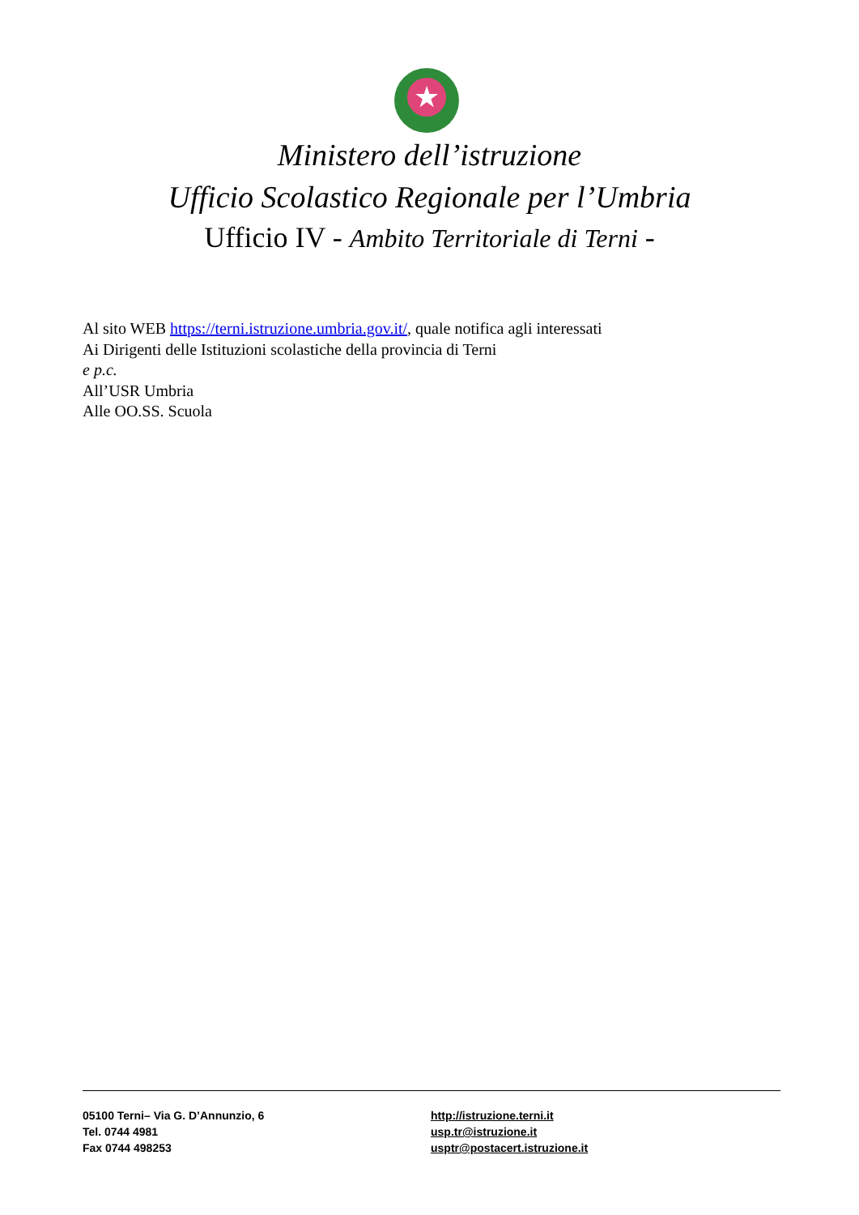★
Ministero dell’istruzione
Ufficio Scolastico Regionale per l’Umbria
Ufficio IV - Ambito Territoriale di Terni -
Al sito WEB https://terni.istruzione.umbria.gov.it/, quale notifica agli interessati
Ai Dirigenti delle Istituzioni scolastiche della provincia di Terni
e p.c.
All’USR Umbria
Alle OO.SS. Scuola
05100 Terni– Via G. D’Annunzio, 6
Tel. 0744 4981
Fax 0744 498253
http://istruzione.terni.it
usp.tr@istruzione.it
usptr@postacert.istruzione.it